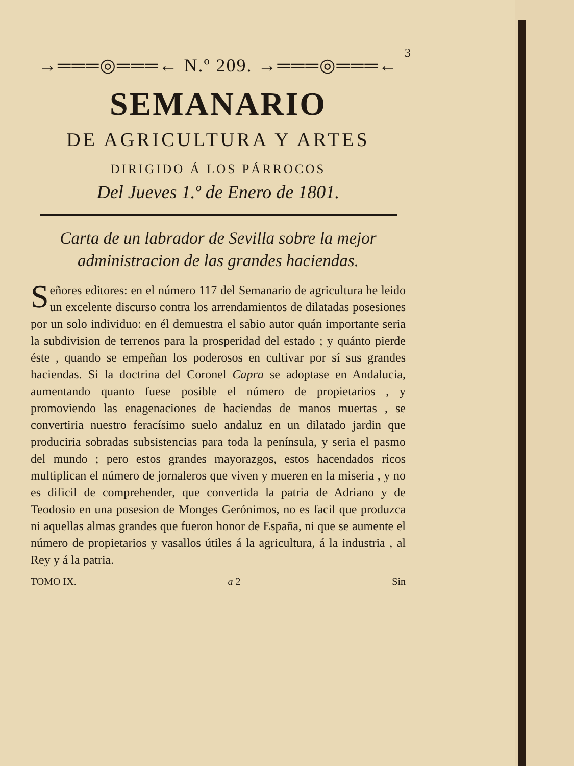3
→═══◎═══← N.º 209. →═══◎═══←
SEMANARIO
DE AGRICULTURA Y ARTES
DIRIGIDO Á LOS PÁRROCOS
Del Jueves 1.º de Enero de 1801.
Carta de un labrador de Sevilla sobre la mejor administracion de las grandes haciendas.
Señores editores: en el número 117 del Semanario de agricultura he leido un excelente discurso contra los arrendamientos de dilatadas posesiones por un solo individuo: en él demuestra el sabio autor quán importante seria la subdivision de terrenos para la prosperidad del estado ; y quánto pierde éste , quando se empeñan los poderosos en cultivar por sí sus grandes haciendas. Si la doctrina del Coronel Capra se adoptase en Andalucia, aumentando quanto fuese posible el número de propietarios , y promoviendo las enagenaciones de haciendas de manos muertas , se convertiria nuestro feracísimo suelo andaluz en un dilatado jardin que produciria sobradas subsistencias para toda la península, y seria el pasmo del mundo ; pero estos grandes mayorazgos, estos hacendados ricos multiplican el número de jornaleros que viven y mueren en la miseria , y no es dificil de comprehender, que convertida la patria de Adriano y de Teodosio en una posesion de Monges Gerónimos, no es facil que produzca ni aquellas almas grandes que fueron honor de España, ni que se aumente el número de propietarios y vasallos útiles á la agricultura, á la industria , al Rey y á la patria.
TOMO IX. a 2 Sin